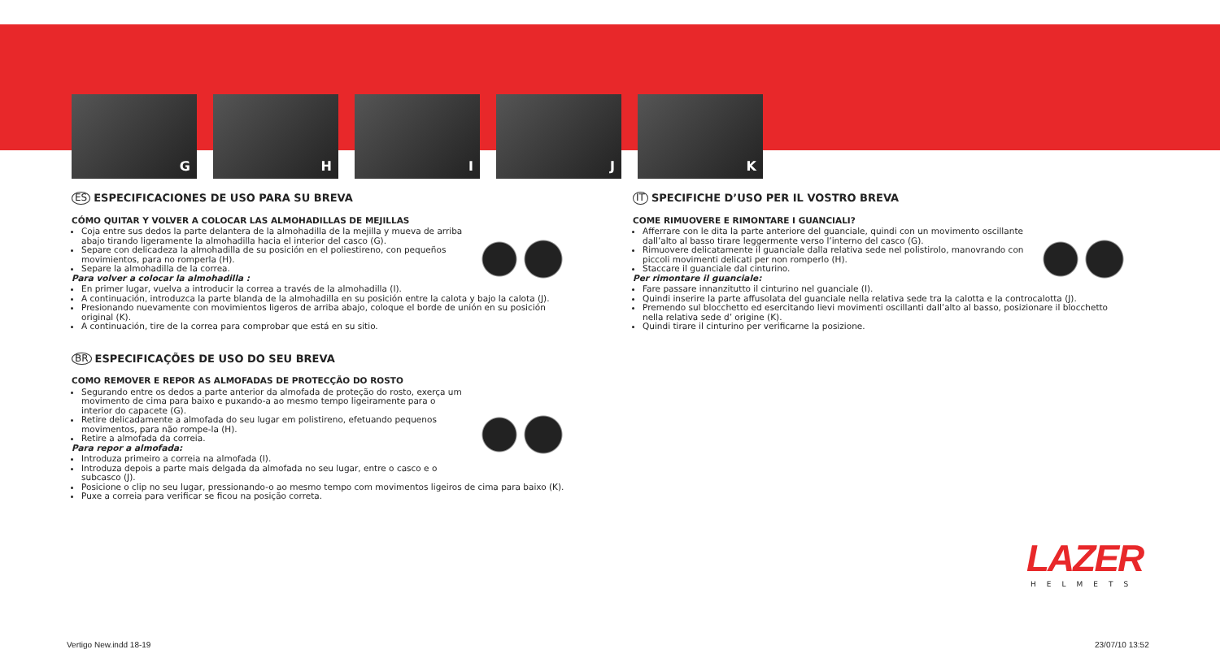G H I J K
ES ESPECIFICACIONES DE USO PARA SU BREVA
CÓMO QUITAR Y VOLVER A COLOCAR LAS ALMOHADILLAS DE MEJILLAS
Coja entre sus dedos la parte delantera de la almohadilla de la mejilla y mueva de arriba abajo tirando ligeramente la almohadilla hacia el interior del casco (G).
Separe con delicadeza la almohadilla de su posición en el poliestireno, con pequeños movimientos, para no romperla (H).
Separe la almohadilla de la correa.
Para volver a colocar la almohadilla :
En primer lugar, vuelva a introducir la correa a través de la almohadilla (I).
A continuación, introduzca la parte blanda de la almohadilla en su posición entre la calota y bajo la calota (J).
Presionando nuevamente con movimientos ligeros de arriba abajo, coloque el borde de unión en su posición original (K).
A continuación, tire de la correa para comprobar que está en su sitio.
BR ESPECIFICAÇÕES DE USO DO SEU BREVA
COMO REMOVER E REPOR AS ALMOFADAS DE PROTECÇÃO DO ROSTO
Segurando entre os dedos a parte anterior da almofada de proteção do rosto, exerça um movimento de cima para baixo e puxando-a ao mesmo tempo ligeiramente para o interior do capacete (G).
Retire delicadamente a almofada do seu lugar em polistireno, efetuando pequenos movimentos, para não rompe-la (H).
Retire a almofada da correia.
Para repor a almofada:
Introduza primeiro a correia na almofada (I).
Introduza depois a parte mais delgada da almofada no seu lugar, entre o casco e o subcasco (J).
Posicione o clip no seu lugar, pressionando-o ao mesmo tempo com movimentos ligeiros de cima para baixo (K).
Puxe a correia para verificar se ficou na posição correta.
IT SPECIFICHE D’USO PER IL VOSTRO BREVA
COME RIMUOVERE E RIMONTARE I GUANCIALI?
Afferrare con le dita la parte anteriore del guanciale, quindi con un movimento oscillante dall’alto al basso tirare leggermente verso l’interno del casco (G).
Rimuovere delicatamente il guanciale dalla relativa sede nel polistirolo, manovrando con piccoli movimenti delicati per non romperlo (H).
Staccare il guanciale dal cinturino.
Per rimontare il guanciale:
Fare passare innanzitutto il cinturino nel guanciale (I).
Quindi inserire la parte affusolata del guanciale nella relativa sede tra la calotta e la controcalotta (J).
Premendo sul blocchetto ed esercitando lievi movimenti oscillanti dall’alto al basso, posizionare il blocchetto nella relativa sede d’ origine (K).
Quindi tirare il cinturino per verificarne la posizione.
LAZER
HELMETS
Vertigo New.indd 18-19 23/07/10 13:52